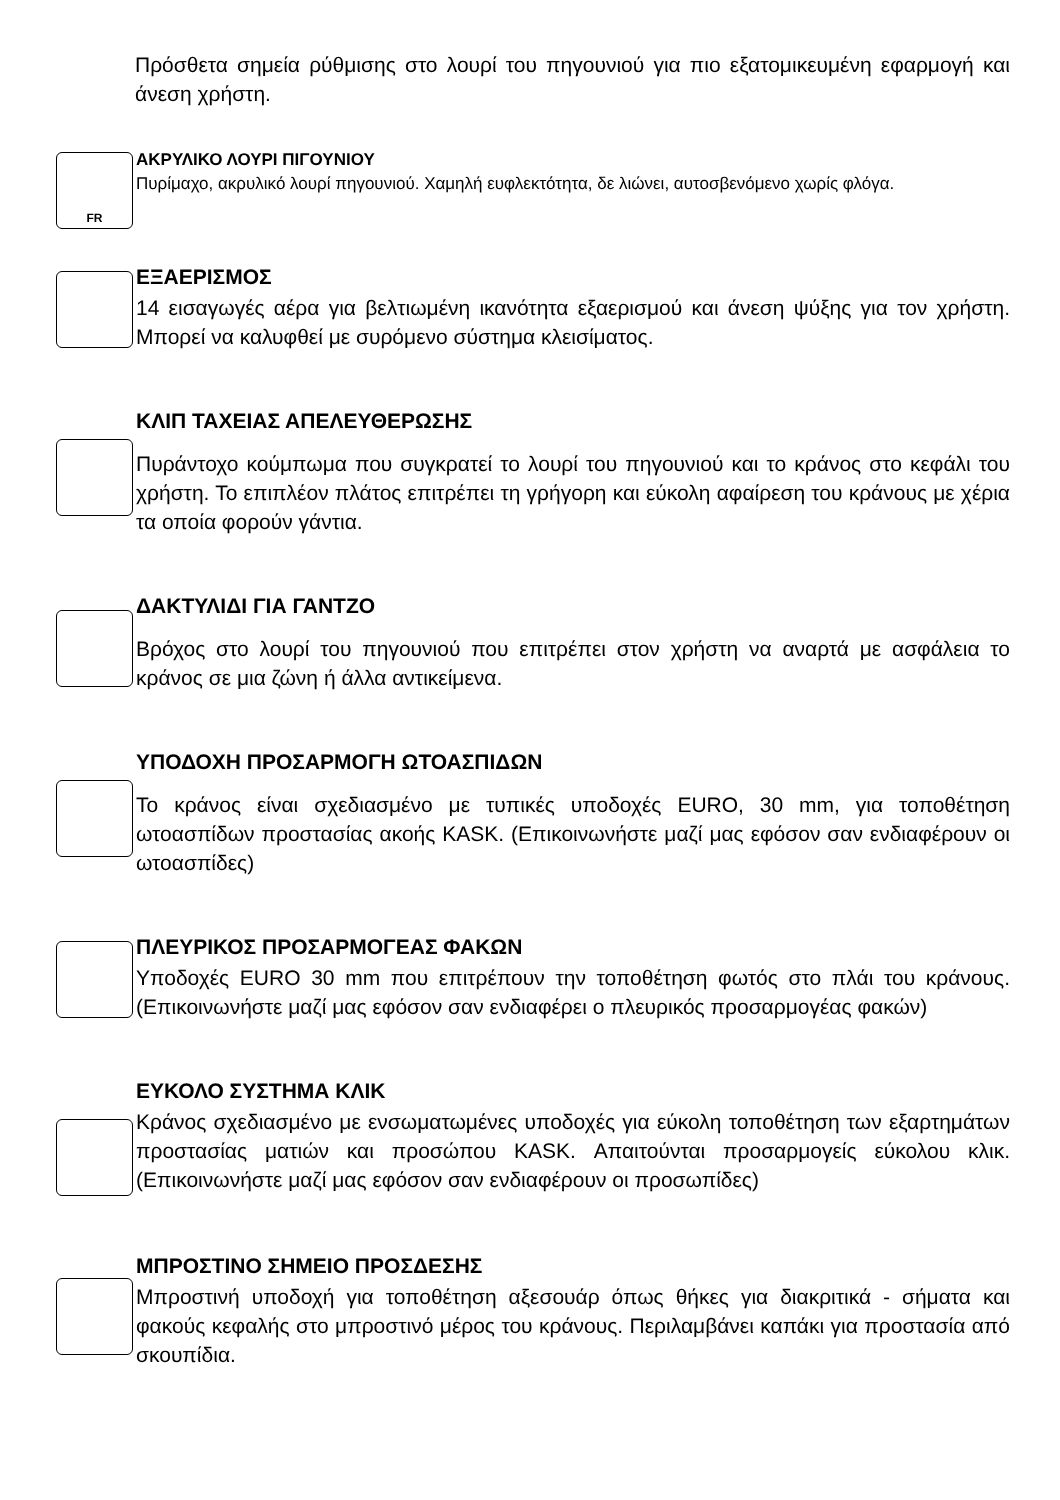Πρόσθετα σημεία ρύθμισης στο λουρί του πηγουνιού για πιο εξατομικευμένη εφαρμογή και άνεση χρήστη.
FR
ΑΚΡΥΛΙΚΟ ΛΟΥΡΙ ΠΙΓΟΥΝΙΟΥ
Πυρίμαχο, ακρυλικό λουρί πηγουνιού. Χαμηλή ευφλεκτότητα, δε λιώνει, αυτοσβενόμενο χωρίς φλόγα.
ΕΞΑΕΡΙΣΜΟΣ
14 εισαγωγές αέρα για βελτιωμένη ικανότητα εξαερισμού και άνεση ψύξης για τον χρήστη. Μπορεί να καλυφθεί με συρόμενο σύστημα κλεισίματος.
ΚΛΙΠ ΤΑΧΕΙΑΣ ΑΠΕΛΕΥΘΕΡΩΣΗΣ
Πυράντοχο κούμπωμα που συγκρατεί το λουρί του πηγουνιού και το κράνος στο κεφάλι του χρήστη. Το επιπλέον πλάτος επιτρέπει τη γρήγορη και εύκολη αφαίρεση του κράνους με χέρια τα οποία φορούν γάντια.
ΔΑΚΤΥΛΙΔΙ ΓΙΑ ΓΑΝΤΖΟ
Βρόχος στο λουρί του πηγουνιού που επιτρέπει στον χρήστη να αναρτά με ασφάλεια το κράνος σε μια ζώνη ή άλλα αντικείμενα.
ΥΠΟΔΟΧΗ ΠΡΟΣΑΡΜΟΓΗ ΩΤΟΑΣΠΙΔΩΝ
Το κράνος είναι σχεδιασμένο με τυπικές υποδοχές EURO, 30 mm, για τοποθέτηση ωτοασπίδων προστασίας ακοής KASK. (Επικοινωνήστε μαζί μας εφόσον σαν ενδιαφέρουν οι ωτοασπίδες)
ΠΛΕΥΡΙΚΟΣ ΠΡΟΣΑΡΜΟΓΕΑΣ ΦΑΚΩΝ
Υποδοχές EURO 30 mm που επιτρέπουν την τοποθέτηση φωτός στο πλάι του κράνους. (Επικοινωνήστε μαζί μας εφόσον σαν ενδιαφέρει ο πλευρικός προσαρμογέας φακών)
ΕΥΚΟΛΟ ΣΥΣΤΗΜΑ ΚΛΙΚ
Κράνος σχεδιασμένο με ενσωματωμένες υποδοχές για εύκολη τοποθέτηση των εξαρτημάτων προστασίας ματιών και προσώπου KASK. Απαιτούνται προσαρμογείς εύκολου κλικ. (Επικοινωνήστε μαζί μας εφόσον σαν ενδιαφέρουν οι προσωπίδες)
ΜΠΡΟΣΤΙΝΟ ΣΗΜΕΙΟ ΠΡΟΣΔΕΣΗΣ
Μπροστινή υποδοχή για τοποθέτηση αξεσουάρ όπως θήκες για διακριτικά - σήματα και φακούς κεφαλής στο μπροστινό μέρος του κράνους. Περιλαμβάνει καπάκι για προστασία από σκουπίδια.